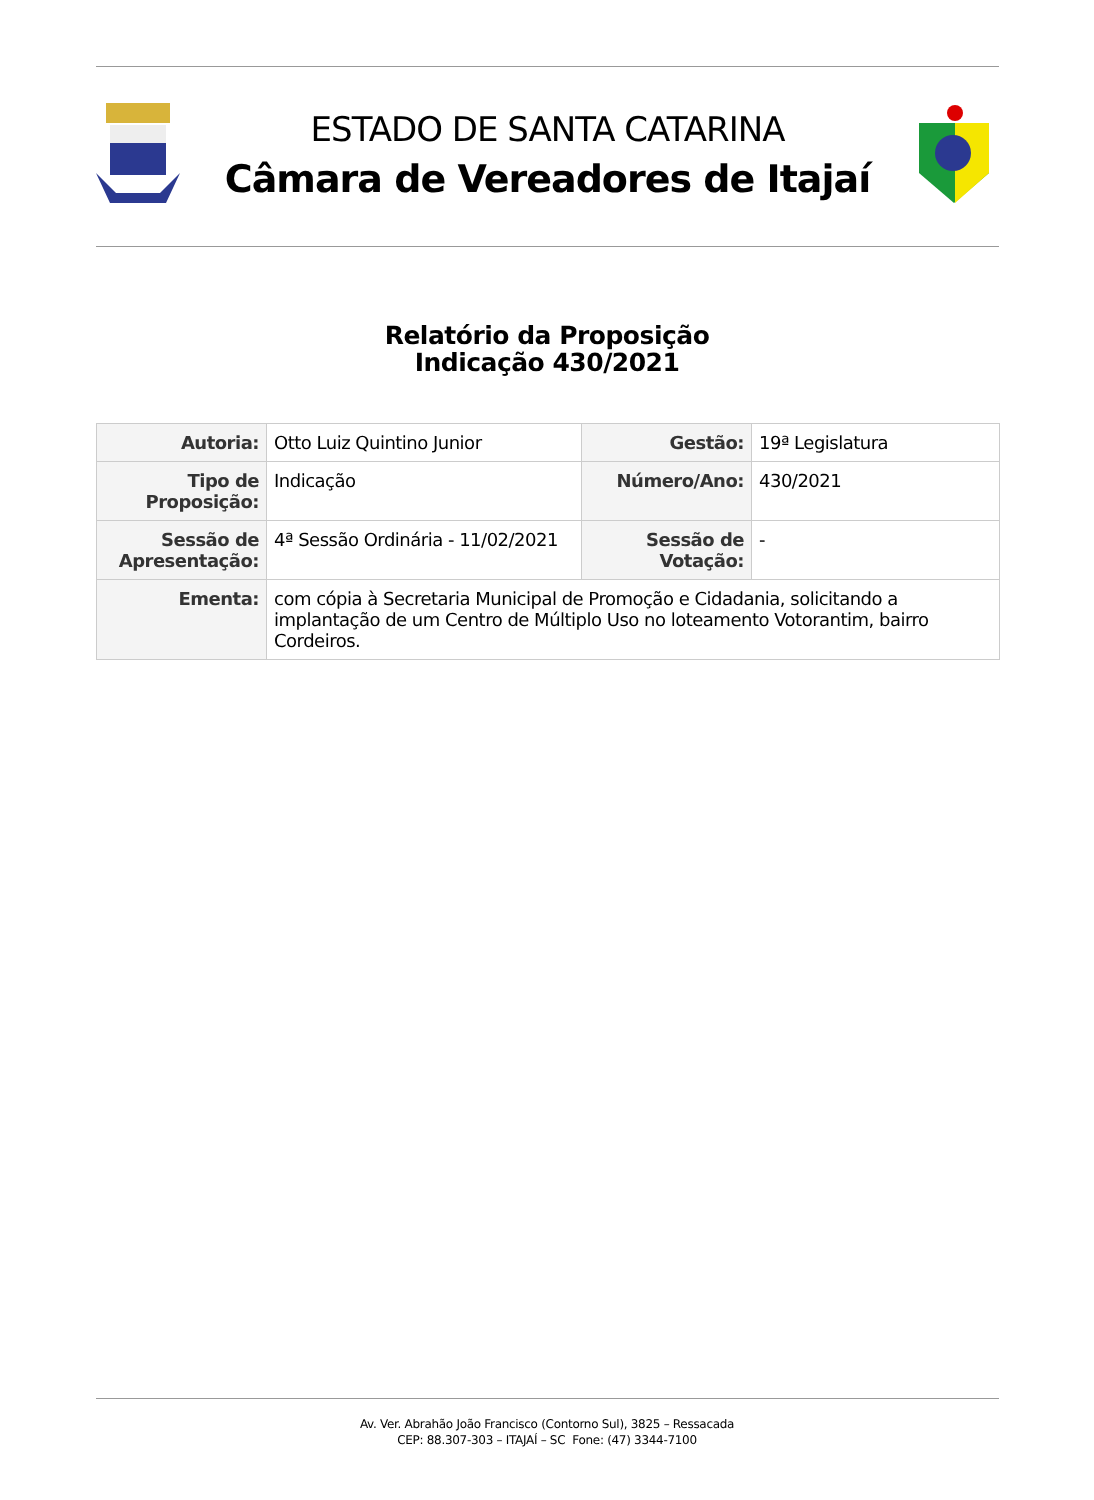ESTADO DE SANTA CATARINA
Câmara de Vereadores de Itajaí
Relatório da Proposição
Indicação 430/2021
| Autoria: | Otto Luiz Quintino Junior | Gestão: | 19ª Legislatura |
| Tipo de Proposição: | Indicação | Número/Ano: | 430/2021 |
| Sessão de Apresentação: | 4ª Sessão Ordinária - 11/02/2021 | Sessão de Votação: | - |
| Ementa: | com cópia à Secretaria Municipal de Promoção e Cidadania, solicitando a implantação de um Centro de Múltiplo Uso no loteamento Votorantim, bairro Cordeiros. | | |
Av. Ver. Abrahão João Francisco (Contorno Sul), 3825 – Ressacada
CEP: 88.307-303 – ITAJAÍ – SC Fone: (47) 3344-7100